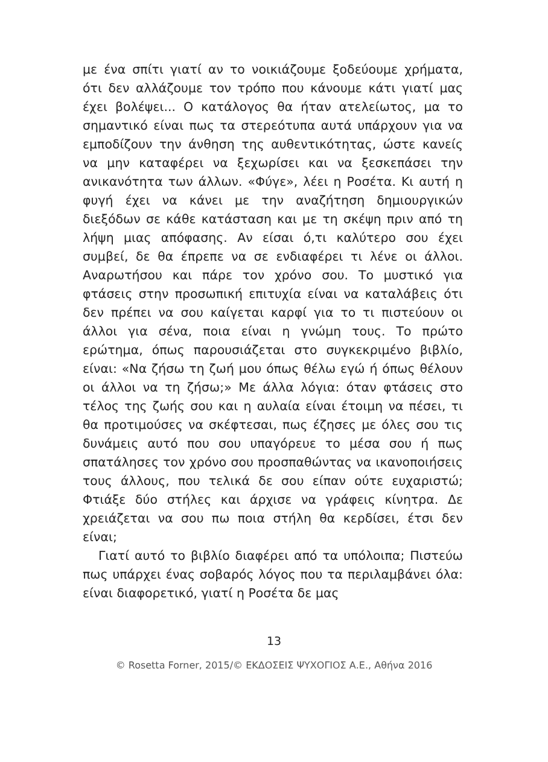με ένα σπίτι γιατί αν το νοικιάζουμε ξοδεύουμε χρήματα, ότι δεν αλλάζουμε τον τρόπο που κάνουμε κάτι γιατί μας έχει βολέψει... Ο κατάλογος θα ήταν ατελείωτος, μα το σημαντικό είναι πως τα στερεότυπα αυτά υπάρχουν για να εμποδίζουν την άνθηση της αυθεντικότητας, ώστε κανείς να μην καταφέρει να ξεχωρίσει και να ξεσκεπάσει την ανικανότητα των άλλων. «Φύγε», λέει η Ροσέτα. Κι αυτή η φυγή έχει να κάνει με την αναζήτηση δημιουργικών διεξόδων σε κάθε κατάσταση και με τη σκέψη πριν από τη λήψη μιας απόφασης. Αν είσαι ό,τι καλύτερο σου έχει συμβεί, δε θα έπρεπε να σε ενδιαφέρει τι λένε οι άλλοι. Αναρωτήσου και πάρε τον χρόνο σου. Το μυστικό για φτάσεις στην προσωπική επιτυχία είναι να καταλάβεις ότι δεν πρέπει να σου καίγεται καρφί για το τι πιστεύουν οι άλλοι για σένα, ποια είναι η γνώμη τους. Το πρώτο ερώτημα, όπως παρουσιάζεται στο συγκεκριμένο βιβλίο, είναι: «Να ζήσω τη ζωή μου όπως θέλω εγώ ή όπως θέλουν οι άλλοι να τη ζήσω;» Με άλλα λόγια: όταν φτάσεις στο τέλος της ζωής σου και η αυλαία είναι έτοιμη να πέσει, τι θα προτιμούσες να σκέφτεσαι, πως έζησες με όλες σου τις δυνάμεις αυτό που σου υπαγόρευε το μέσα σου ή πως σπατάλησες τον χρόνο σου προσπαθώντας να ικανοποιήσεις τους άλλους, που τελικά δε σου είπαν ούτε ευχαριστώ; Φτιάξε δύο στήλες και άρχισε να γράφεις κίνητρα. Δε χρειάζεται να σου πω ποια στήλη θα κερδίσει, έτσι δεν είναι;
Γιατί αυτό το βιβλίο διαφέρει από τα υπόλοιπα; Πιστεύω πως υπάρχει ένας σοβαρός λόγος που τα περιλαμβάνει όλα: είναι διαφορετικό, γιατί η Ροσέτα δε μας
13
© Rosetta Forner, 2015/© ΕΚΔΟΣΕΙΣ ΨΥΧΟΓΙΟΣ Α.Ε., Αθήνα 2016